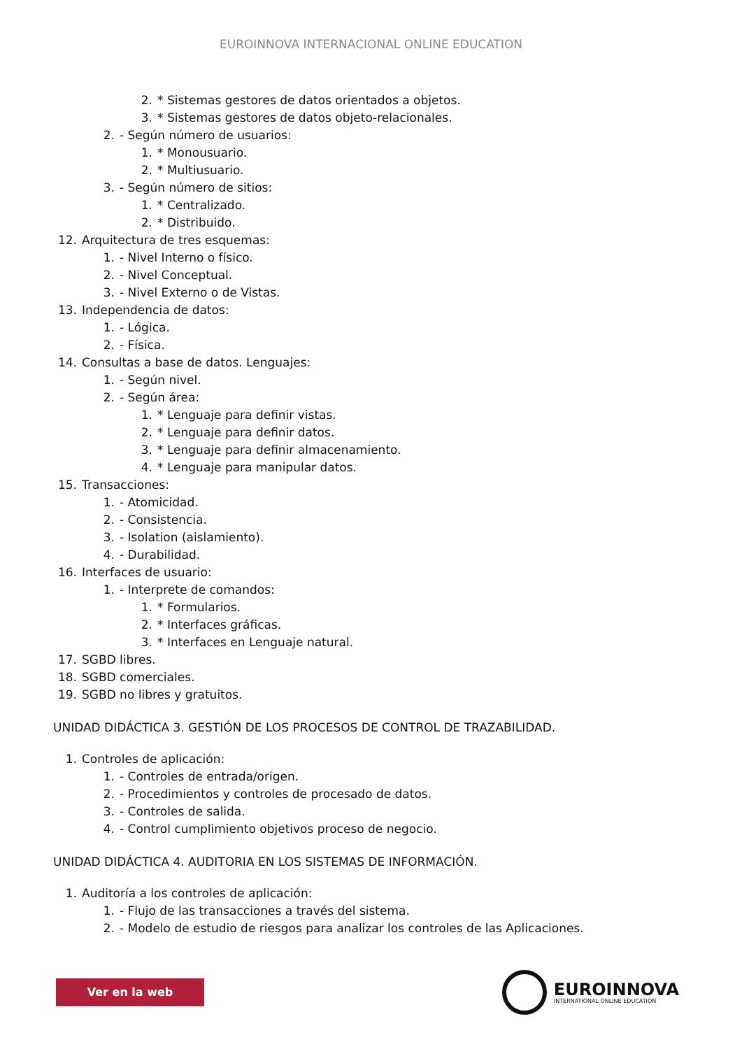EUROINNOVA INTERNACIONAL ONLINE EDUCATION
2. * Sistemas gestores de datos orientados a objetos.
3. * Sistemas gestores de datos objeto-relacionales.
2. - Según número de usuarios:
1. * Monousuario.
2. * Multiusuario.
3. - Según número de sitios:
1. * Centralizado.
2. * Distribuido.
12. Arquitectura de tres esquemas:
1. - Nivel Interno o físico.
2. - Nivel Conceptual.
3. - Nivel Externo o de Vistas.
13. Independencia de datos:
1. - Lógica.
2. - Física.
14. Consultas a base de datos. Lenguajes:
1. - Según nivel.
2. - Según área:
1. * Lenguaje para definir vistas.
2. * Lenguaje para definir datos.
3. * Lenguaje para definir almacenamiento.
4. * Lenguaje para manipular datos.
15. Transacciones:
1. - Atomicidad.
2. - Consistencia.
3. - Isolation (aislamiento).
4. - Durabilidad.
16. Interfaces de usuario:
1. - Interprete de comandos:
1. * Formularios.
2. * Interfaces gráficas.
3. * Interfaces en Lenguaje natural.
17. SGBD libres.
18. SGBD comerciales.
19. SGBD no libres y gratuitos.
UNIDAD DIDÁCTICA 3. GESTIÓN DE LOS PROCESOS DE CONTROL DE TRAZABILIDAD.
1. Controles de aplicación:
1. - Controles de entrada/origen.
2. - Procedimientos y controles de procesado de datos.
3. - Controles de salida.
4. - Control cumplimiento objetivos proceso de negocio.
UNIDAD DIDÁCTICA 4. AUDITORIA EN LOS SISTEMAS DE INFORMACIÓN.
1. Auditoría a los controles de aplicación:
1. - Flujo de las transacciones a través del sistema.
2. - Modelo de estudio de riesgos para analizar los controles de las Aplicaciones.
Ver en la web
EUROINNOVA
INTERNATIONAL ONLINE EDUCATION